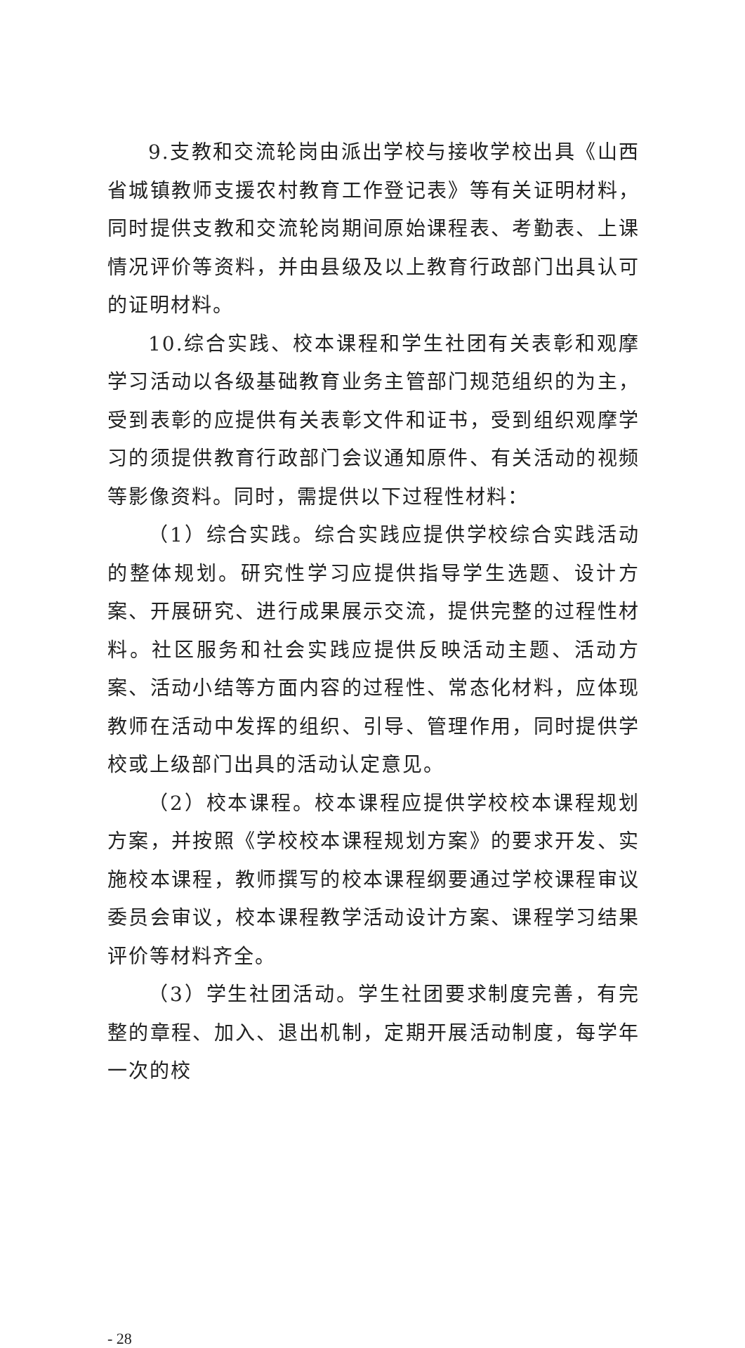9.支教和交流轮岗由派出学校与接收学校出具《山西省城镇教师支援农村教育工作登记表》等有关证明材料，同时提供支教和交流轮岗期间原始课程表、考勤表、上课情况评价等资料，并由县级及以上教育行政部门出具认可的证明材料。
10.综合实践、校本课程和学生社团有关表彰和观摩学习活动以各级基础教育业务主管部门规范组织的为主，受到表彰的应提供有关表彰文件和证书，受到组织观摩学习的须提供教育行政部门会议通知原件、有关活动的视频等影像资料。同时，需提供以下过程性材料：
（1）综合实践。综合实践应提供学校综合实践活动的整体规划。研究性学习应提供指导学生选题、设计方案、开展研究、进行成果展示交流，提供完整的过程性材料。社区服务和社会实践应提供反映活动主题、活动方案、活动小结等方面内容的过程性、常态化材料，应体现教师在活动中发挥的组织、引导、管理作用，同时提供学校或上级部门出具的活动认定意见。
（2）校本课程。校本课程应提供学校校本课程规划方案，并按照《学校校本课程规划方案》的要求开发、实施校本课程，教师撰写的校本课程纲要通过学校课程审议委员会审议，校本课程教学活动设计方案、课程学习结果评价等材料齐全。
（3）学生社团活动。学生社团要求制度完善，有完整的章程、加入、退出机制，定期开展活动制度，每学年一次的校
- 28